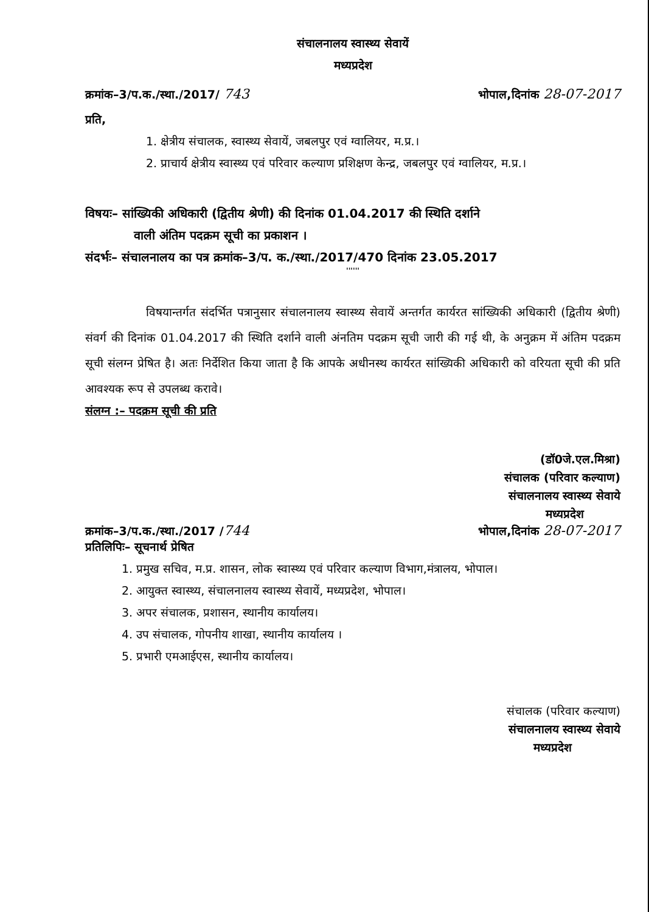संचालनालय स्वास्थ्य सेवायें
मध्यप्रदेश
क्रमांक–3/प.क./स्था./2017/ 743 भोपाल,दिनांक 28-07-2017
प्रति,
1. क्षेत्रीय संचालक, स्वास्थ्य सेवायें, जबलपुर एवं ग्वालियर, म.प्र.।
2. प्राचार्य क्षेत्रीय स्वास्थ्य एवं परिवार कल्याण प्रशिक्षण केन्द्र, जबलपुर एवं ग्वालियर, म.प्र.।
विषयः– सांख्यिकी अधिकारी (द्वितीय श्रेणी) की दिनांक 01.04.2017 की स्थिति दर्शाने
वाली अंतिम पदक्रम सूची का प्रकाशन ।
संदर्भः– संचालनालय का पत्र क्रमांक–3/प. क./स्था./2017/470 दिनांक 23.05.2017
''''''
विषयान्तर्गत संदर्भित पत्रानुसार संचालनालय स्वास्थ्य सेवायें अन्तर्गत कार्यरत सांख्यिकी अधिकारी (द्वितीय श्रेणी) संवर्ग की दिनांक 01.04.2017 की स्थिति दर्शाने वाली अंनतिम पदक्रम सूची जारी की गई थी, के अनुक्रम में अंतिम पदक्रम सूची संलग्न प्रेषित है। अतः निर्देशित किया जाता है कि आपके अधीनस्थ कार्यरत सांख्यिकी अधिकारी को वरियता सूची की प्रति आवश्यक रूप से उपलब्ध करावे।
संलग्न :– पदक्रम सूची की प्रति
(डॉ0जे.एल.मिश्रा)
संचालक (परिवार कल्याण)
संचालनालय स्वास्थ्य सेवाये
मध्यप्रदेश
क्रमांक–3/प.क./स्था./2017 /744 भोपाल,दिनांक 28-07-2017
प्रतिलिपिः– सूचनार्थ प्रेषित
1. प्रमुख सचिव, म.प्र. शासन, लोक स्वास्थ्य एवं परिवार कल्याण विभाग,मंत्रालय, भोपाल।
2. आयुक्त स्वास्थ्य, संचालनालय स्वास्थ्य सेवायें, मध्यप्रदेश, भोपाल।
3. अपर संचालक, प्रशासन, स्थानीय कार्यालय।
4. उप संचालक, गोपनीय शाखा, स्थानीय कार्यालय ।
5. प्रभारी एमआईएस, स्थानीय कार्यालय।
संचालक (परिवार कल्याण)
संचालनालय स्वास्थ्य सेवाये
मध्यप्रदेश